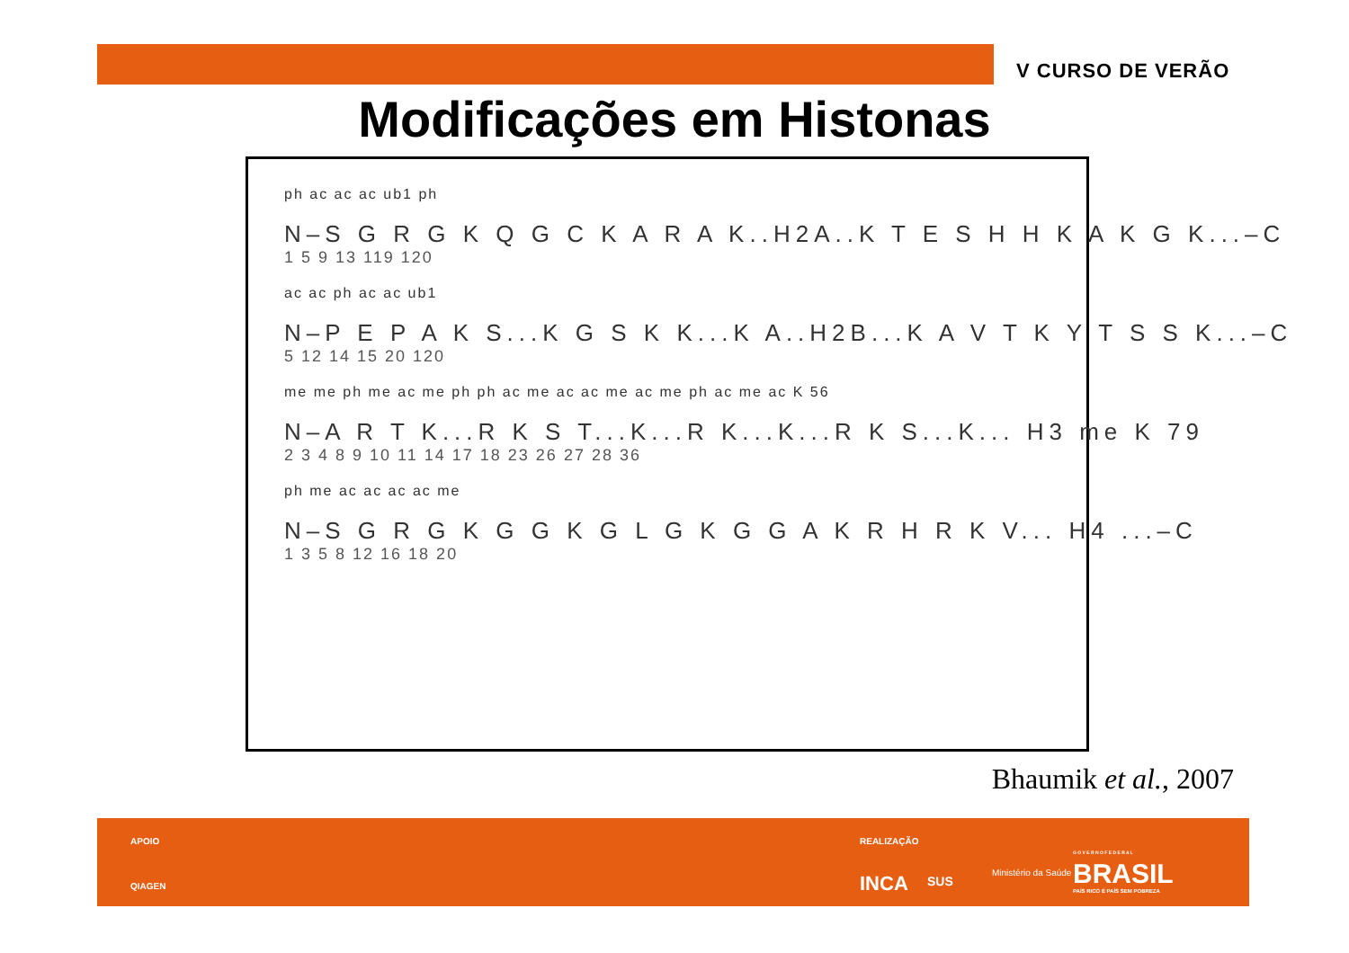V CURSO DE VERÃO
Modificações em Histonas
ph ac ac ac ub1 ph
N–S G R G K Q G C K A R A K..H2A..K T E S H H K A K G K...–C
1 5 9 13 119 120
ac ac ph ac ac ub1
N–P E P A K S...K G S K K...K A..H2B...K A V T K Y T S S K...–C
5 12 14 15 20 120
me me ph me ac me ph ph ac me ac ac me ac me ph ac me ac K 56
N–A R T K...R K S T...K...R K...K...R K S...K... H3 me K 79
2 3 4 8 9 10 11 14 17 18 23 26 27 28 36
ph me ac ac ac ac me
N–S G R G K G G K G L G K G G A K R H R K V... H4 ...–C
1 3 5 8 12 16 18 20
Bhaumik et al., 2007
APOIO
QIAGEN
REALIZAÇÃO
INCA SUS
Ministério da Saúde
G O V E R N O F E D E R A L
BRASIL
PAÍS RICO É PAÍS SEM POBREZA